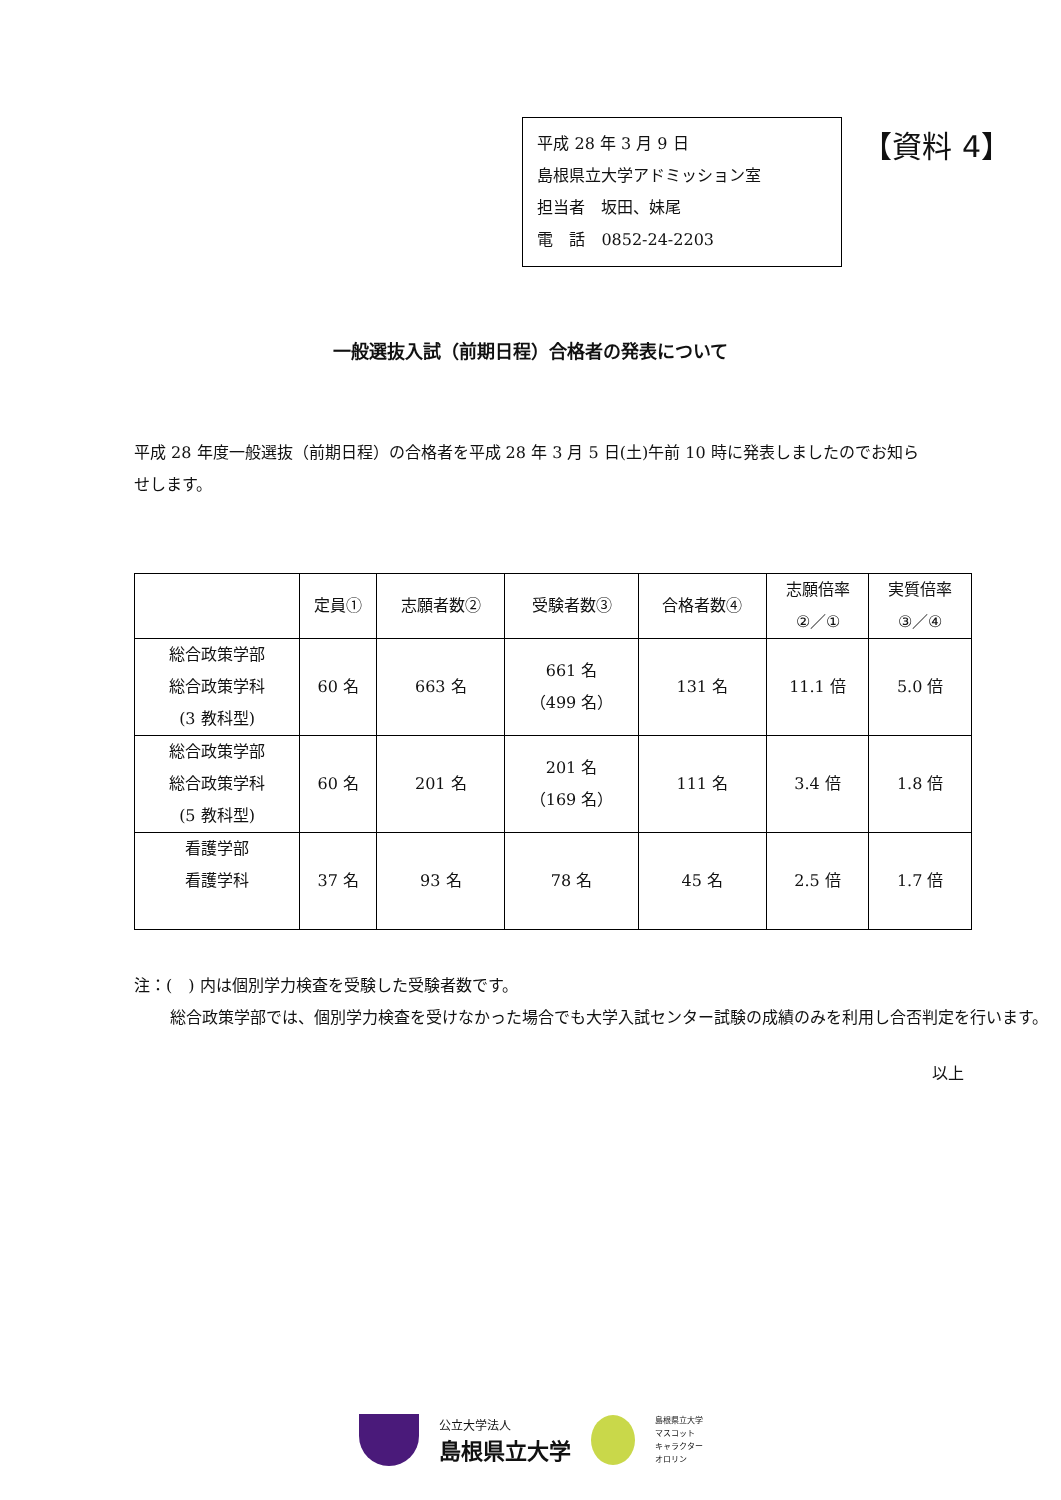平成 28 年 3 月 9 日
島根県立大学アドミッション室
担当者　坂田、妹尾
電　話　0852-24-2203
【資料 4】
一般選抜入試（前期日程）合格者の発表について
平成 28 年度一般選抜（前期日程）の合格者を平成 28 年 3 月 5 日(土)午前 10 時に発表しましたのでお知らせします。
| | 定員① | 志願者数② | 受験者数③ | 合格者数④ | 志願倍率 ②／① | 実質倍率 ③／④ |
| --- | --- | --- | --- | --- | --- | --- |
| 総合政策学部 総合政策学科 (3 教科型) | 60 名 | 663 名 | 661 名 （499 名） | 131 名 | 11.1 倍 | 5.0 倍 |
| 総合政策学部 総合政策学科 (5 教科型) | 60 名 | 201 名 | 201 名 （169 名） | 111 名 | 3.4 倍 | 1.8 倍 |
| 看護学部 看護学科 | 37 名 | 93 名 | 78 名 | 45 名 | 2.5 倍 | 1.7 倍 |
注：(　) 内は個別学力検査を受験した受験者数です。
総合政策学部では、個別学力検査を受けなかった場合でも大学入試センター試験の成績のみを利用し合否判定を行います。
以上
公立大学法人
島根県立大学
島根県立大学
マスコット
キャラクター
オロリン